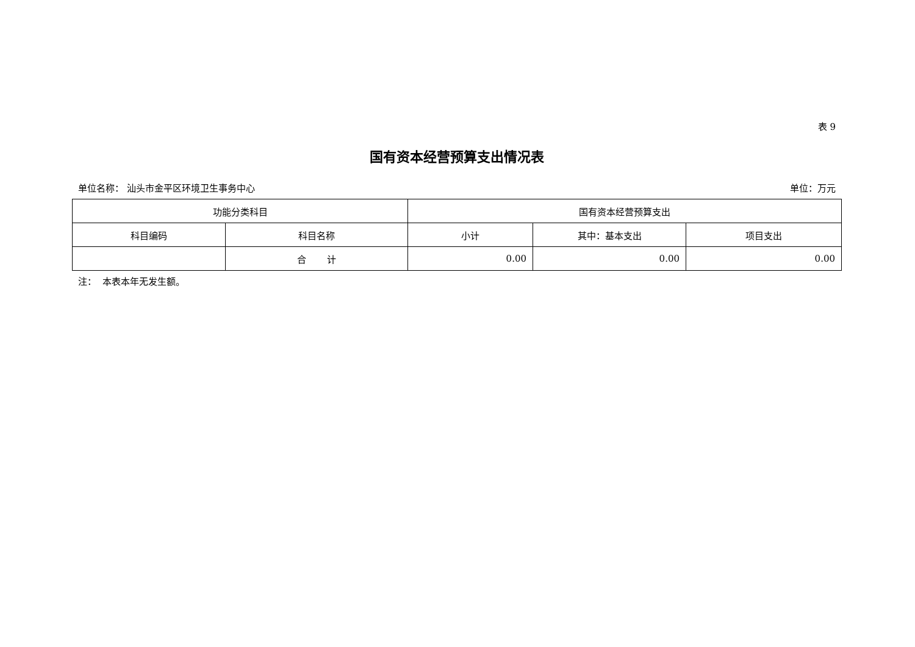表 9
国有资本经营预算支出情况表
单位名称： 汕头市金平区环境卫生事务中心 单位：万元
| 功能分类科目 | | 国有资本经营预算支出 | | |
| --- | --- | --- | --- | --- |
| 科目编码 | 科目名称 | 小计 | 其中：基本支出 | 项目支出 |
| | 合 计 | 0.00 | 0.00 | 0.00 |
注： 本表本年无发生额。